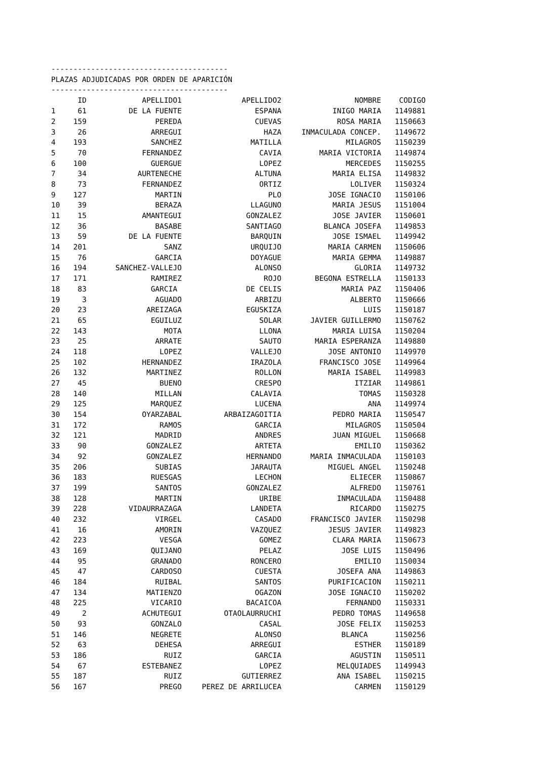----------------------------------------
PLAZAS ADJUDICADAS POR ORDEN DE APARICIÓN
----------------------------------------
| | ID | APELLIDO1 | APELLIDO2 | NOMBRE | CODIGO |
| --- | --- | --- | --- | --- | --- |
| 1 | 61 | DE LA FUENTE | ESPANA | INIGO MARIA | 1149881 |
| 2 | 159 | PEREDA | CUEVAS | ROSA MARIA | 1150663 |
| 3 | 26 | ARREGUI | HAZA | INMACULADA CONCEP. | 1149672 |
| 4 | 193 | SANCHEZ | MATILLA | MILAGROS | 1150239 |
| 5 | 70 | FERNANDEZ | CAVIA | MARIA VICTORIA | 1149874 |
| 6 | 100 | GUERGUE | LOPEZ | MERCEDES | 1150255 |
| 7 | 34 | AURTENECHE | ALTUNA | MARIA ELISA | 1149832 |
| 8 | 73 | FERNANDEZ | ORTIZ | LOLIVER | 1150324 |
| 9 | 127 | MARTIN | PLO | JOSE IGNACIO | 1150106 |
| 10 | 39 | BERAZA | LLAGUNO | MARIA JESUS | 1151004 |
| 11 | 15 | AMANTEGUI | GONZALEZ | JOSE JAVIER | 1150601 |
| 12 | 36 | BASABE | SANTIAGO | BLANCA JOSEFA | 1149853 |
| 13 | 59 | DE LA FUENTE | BARQUIN | JOSE ISMAEL | 1149942 |
| 14 | 201 | SANZ | URQUIJO | MARIA CARMEN | 1150606 |
| 15 | 76 | GARCIA | DOYAGUE | MARIA GEMMA | 1149887 |
| 16 | 194 | SANCHEZ-VALLEJO | ALONSO | GLORIA | 1149732 |
| 17 | 171 | RAMIREZ | ROJO | BEGONA ESTRELLA | 1150133 |
| 18 | 83 | GARCIA | DE CELIS | MARIA PAZ | 1150406 |
| 19 | 3 | AGUADO | ARBIZU | ALBERTO | 1150666 |
| 20 | 23 | AREIZAGA | EGUSKIZA | LUIS | 1150187 |
| 21 | 65 | EGUILUZ | SOLAR | JAVIER GUILLERMO | 1150762 |
| 22 | 143 | MOTA | LLONA | MARIA LUISA | 1150204 |
| 23 | 25 | ARRATE | SAUTO | MARIA ESPERANZA | 1149880 |
| 24 | 118 | LOPEZ | VALLEJO | JOSE ANTONIO | 1149970 |
| 25 | 102 | HERNANDEZ | IRAZOLA | FRANCISCO JOSE | 1149964 |
| 26 | 132 | MARTINEZ | ROLLON | MARIA ISABEL | 1149983 |
| 27 | 45 | BUENO | CRESPO | ITZIAR | 1149861 |
| 28 | 140 | MILLAN | CALAVIA | TOMAS | 1150328 |
| 29 | 125 | MARQUEZ | LUCENA | ANA | 1149974 |
| 30 | 154 | OYARZABAL | ARBAIZAGOITIA | PEDRO MARIA | 1150547 |
| 31 | 172 | RAMOS | GARCIA | MILAGROS | 1150504 |
| 32 | 121 | MADRID | ANDRES | JUAN MIGUEL | 1150668 |
| 33 | 90 | GONZALEZ | ARTETA | EMILIO | 1150362 |
| 34 | 92 | GONZALEZ | HERNANDO | MARIA INMACULADA | 1150103 |
| 35 | 206 | SUBIAS | JARAUTA | MIGUEL ANGEL | 1150248 |
| 36 | 183 | RUESGAS | LECHON | ELIECER | 1150867 |
| 37 | 199 | SANTOS | GONZALEZ | ALFREDO | 1150761 |
| 38 | 128 | MARTIN | URIBE | INMACULADA | 1150488 |
| 39 | 228 | VIDAURRAZAGA | LANDETA | RICARDO | 1150275 |
| 40 | 232 | VIRGEL | CASADO | FRANCISCO JAVIER | 1150298 |
| 41 | 16 | AMORIN | VAZQUEZ | JESUS JAVIER | 1149823 |
| 42 | 223 | VESGA | GOMEZ | CLARA MARIA | 1150673 |
| 43 | 169 | QUIJANO | PELAZ | JOSE LUIS | 1150496 |
| 44 | 95 | GRANADO | RONCERO | EMILIO | 1150034 |
| 45 | 47 | CARDOSO | CUESTA | JOSEFA ANA | 1149863 |
| 46 | 184 | RUIBAL | SANTOS | PURIFICACION | 1150211 |
| 47 | 134 | MATIENZO | OGAZON | JOSE IGNACIO | 1150202 |
| 48 | 225 | VICARIO | BACAICOA | FERNANDO | 1150331 |
| 49 | 2 | ACHUTEGUI | OTAOLAURRUCHI | PEDRO TOMAS | 1149658 |
| 50 | 93 | GONZALO | CASAL | JOSE FELIX | 1150253 |
| 51 | 146 | NEGRETE | ALONSO | BLANCA | 1150256 |
| 52 | 63 | DEHESA | ARREGUI | ESTHER | 1150189 |
| 53 | 186 | RUIZ | GARCIA | AGUSTIN | 1150511 |
| 54 | 67 | ESTEBANEZ | LOPEZ | MELQUIADES | 1149943 |
| 55 | 187 | RUIZ | GUTIERREZ | ANA ISABEL | 1150215 |
| 56 | 167 | PREGO | PEREZ DE ARRILUCEA | CARMEN | 1150129 |